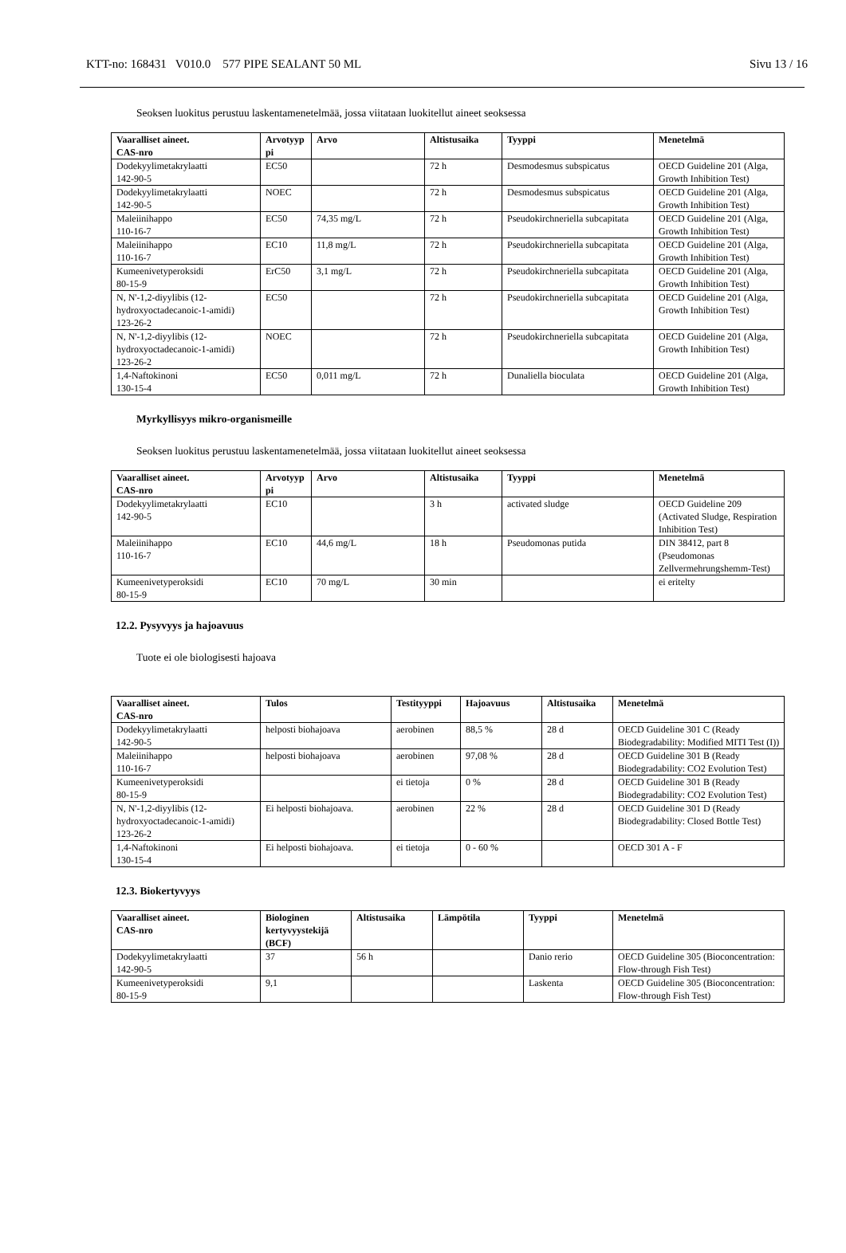KTT-no: 168431 V010.0 577 PIPE SEALANT 50 ML Sivu 13 / 16
Seoksen luokitus perustuu laskentamenetelmää, jossa viitataan luokitellut aineet seoksessa
| Vaaralliset aineet. CAS-nro | Arvotyyp pi | Arvo | Altistusaika | Tyyppi | Menetelmä |
| --- | --- | --- | --- | --- | --- |
| Dodekyylimetakrylaatti 142-90-5 | EC50 | | 72 h | Desmodesmus subspicatus | OECD Guideline 201 (Alga, Growth Inhibition Test) |
| Dodekyylimetakrylaatti 142-90-5 | NOEC | | 72 h | Desmodesmus subspicatus | OECD Guideline 201 (Alga, Growth Inhibition Test) |
| Maleiinihappo 110-16-7 | EC50 | 74,35 mg/L | 72 h | Pseudokirchneriella subcapitata | OECD Guideline 201 (Alga, Growth Inhibition Test) |
| Maleiinihappo 110-16-7 | EC10 | 11,8 mg/L | 72 h | Pseudokirchneriella subcapitata | OECD Guideline 201 (Alga, Growth Inhibition Test) |
| Kumeenivetyperoksidi 80-15-9 | ErC50 | 3,1 mg/L | 72 h | Pseudokirchneriella subcapitata | OECD Guideline 201 (Alga, Growth Inhibition Test) |
| N, N'-1,2-diyylibis (12-hydroxyoctadecanoic-1-amidi) 123-26-2 | EC50 | | 72 h | Pseudokirchneriella subcapitata | OECD Guideline 201 (Alga, Growth Inhibition Test) |
| N, N'-1,2-diyylibis (12-hydroxyoctadecanoic-1-amidi) 123-26-2 | NOEC | | 72 h | Pseudokirchneriella subcapitata | OECD Guideline 201 (Alga, Growth Inhibition Test) |
| 1,4-Naftokinoni 130-15-4 | EC50 | 0,011 mg/L | 72 h | Dunaliella bioculata | OECD Guideline 201 (Alga, Growth Inhibition Test) |
Myrkyllisyys mikro-organismeille
Seoksen luokitus perustuu laskentamenetelmää, jossa viitataan luokitellut aineet seoksessa
| Vaaralliset aineet. CAS-nro | Arvotyyp pi | Arvo | Altistusaika | Tyyppi | Menetelmä |
| --- | --- | --- | --- | --- | --- |
| Dodekyylimetakrylaatti 142-90-5 | EC10 | | 3 h | activated sludge | OECD Guideline 209 (Activated Sludge, Respiration Inhibition Test) |
| Maleiinihappo 110-16-7 | EC10 | 44,6 mg/L | 18 h | Pseudomonas putida | DIN 38412, part 8 (Pseudomonas Zellvermehrungshemm-Test) |
| Kumeenivetyperoksidi 80-15-9 | EC10 | 70 mg/L | 30 min | | ei eritelty |
12.2. Pysyvyys ja hajoavuus
Tuote ei ole biologisesti hajoava
| Vaaralliset aineet. CAS-nro | Tulos | Testityyppi | Hajoavuus | Altistusaika | Menetelmä |
| --- | --- | --- | --- | --- | --- |
| Dodekyylimetakrylaatti 142-90-5 | helposti biohajoava | aerobinen | 88,5 % | 28 d | OECD Guideline 301 C (Ready Biodegradability: Modified MITI Test (I)) |
| Maleiinihappo 110-16-7 | helposti biohajoava | aerobinen | 97,08 % | 28 d | OECD Guideline 301 B (Ready Biodegradability: CO2 Evolution Test) |
| Kumeenivetyperoksidi 80-15-9 | | ei tietoja | 0 % | 28 d | OECD Guideline 301 B (Ready Biodegradability: CO2 Evolution Test) |
| N, N'-1,2-diyylibis (12-hydroxyoctadecanoic-1-amidi) 123-26-2 | Ei helposti biohajoava. | aerobinen | 22 % | 28 d | OECD Guideline 301 D (Ready Biodegradability: Closed Bottle Test) |
| 1,4-Naftokinoni 130-15-4 | Ei helposti biohajoava. | ei tietoja | 0 - 60 % | | OECD 301 A - F |
12.3. Biokertyvyys
| Vaaralliset aineet. CAS-nro | Biologinen kertyvyystekijä (BCF) | Altistusaika | Lämpötila | Tyyppi | Menetelmä |
| --- | --- | --- | --- | --- | --- |
| Dodekyylimetakrylaatti 142-90-5 | 37 | 56 h | | Danio rerio | OECD Guideline 305 (Bioconcentration: Flow-through Fish Test) |
| Kumeenivetyperoksidi 80-15-9 | 9,1 | | | Laskenta | OECD Guideline 305 (Bioconcentration: Flow-through Fish Test) |